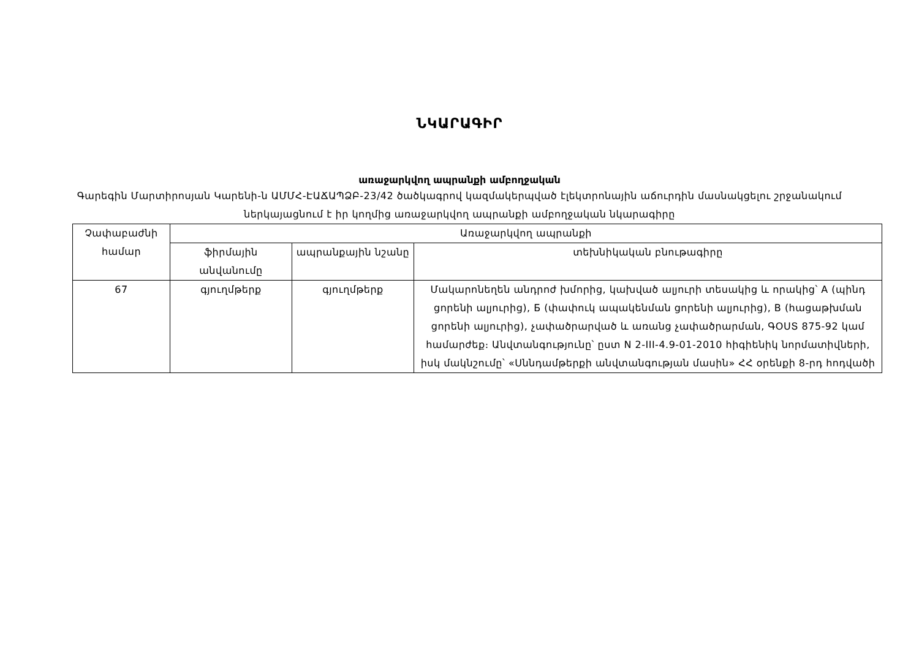ՆԿԱՐԱԳԻՐ
առաջարկվող ապրանքի ամբողջական
Գարեգին Մարտիրոսյան Կարենի-ն ԱՄՄՀ-ԷԱՃԱՊՁԲ-23/42 ծածկագրով կազմակերպված էլեկտրոնային աճուրդին մասնակցելու շրջանակում ներկայացնում է իր կողմից առաջարկվող ապրանքի ամբողջական նկարագիրը
| Չափաբաժնի համար | Առաջարկվող ապրանքի | | |
| --- | --- | --- | --- |
| | ֆիրմային անվանումը | ապրանքային նշանը | տեխնիկական բնութագիրը |
| 67 | գյուղմթերք | գյուղմթերք | Մակարոնեղեն անդրոժ խմորից, կախված ալյուրի տեսակից և որակից՝ A (պինդ ցորենի ալյուրից), Б (փափուկ ապակենման ցորենի ալյուրից), B (հացաթխման ցորենի ալյուրից), չափածրարված և առանց չափածրարման, ԳՕՍՏ 875-92 կամ համարժեք։ Անվտանգությունը՝ ըստ N 2-III-4.9-01-2010 հիգիենիկ նորմատիվների, իսկ մակնշումը՝ «Սննդամթերքի անվտանգության մասին» ՀՀ օրենքի 8-րդ հոդվածի |